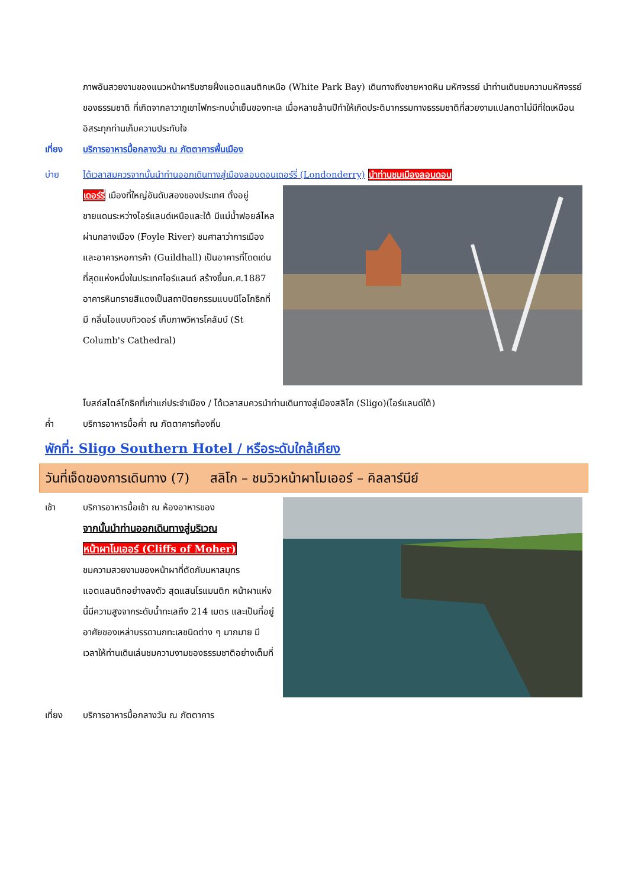ภาพอันสวยงามของแนวหน้าผาริมชายฝั่งแอตแลนติกเหนือ (White Park Bay) เดินทางถึงชายหาดหิน มหัศจรรย์ นำท่านเดินชมความมหัศจรรย์ของธรรมชาติ ที่เกิดจากลาวาภูเขาไฟกระทบน้ำเย็นของทะเล เมื่อหลายล้านปีทำให้เกิดประติมากรรมทางธรรมชาติที่สวยงามแปลกตาไม่มีที่ใดเหมือนอิสระทุกท่านเก็บความประทับใจ
เที่ยง บริการอาหารมื้อกลางวัน ณ ภัตตาคารพื้นเมือง
บ่าย ได้เวลาสมควรจากนั้นนำท่านออกเดินทางสู่เมืองลอนดอนเดอร์รี่ (Londonderry) นำท่านชมเมืองลอนดอน
เดอร์รี่ เมืองที่ใหญ่อันดับสองของประเทศ ตั้งอยู่ชายแดนระหว่างไอร์แลนด์เหนือและใต้ มีแม่น้ำฟอยล์ไหลผ่านกลางเมือง (Foyle River) ชมศาลาว่าการเมืองและอาคารหอการค้า (Guildhall) เป็นอาคารที่โดดเด่นที่สุดแห่งหนึ่งในประเทศไอร์แลนด์ สร้างขึ้นค.ศ.1887 อาคารหินทรายสีแดงเป็นสถาปัตยกรรมแบบนีโอโกธิกที่มี กลิ่นไอแบบทิวดอร์ เก็บภาพวิหารโคลัมบ์ (St Columb's Cathedral)
โบสถ์สไตล์โกธิคที่เก่าแก่ประจำเมือง / ได้เวลาสมควรนำท่านเดินทางสู่เมืองสลิโก (Sligo)(ไอร์แลนด์ใต้)
ค่ำ บริการอาหารมื้อค่ำ ณ ภัตตาคารท้องถิ่น
พักที่: Sligo Southern Hotel / หรือระดับใกล้เคียง
วันที่เจ็ดของการเดินทาง (7) สลิโก – ชมวิวหน้าผาโมเออร์ – คิลลาร์นีย์
เช้า บริการอาหารมื้อเช้า ณ ห้องอาหารของ
จากนั้นนำท่านออกเดินทางสู่บริเวณ
หน้าผาโมเออร์ (Cliffs of Moher)
ชมความสวยงามของหน้าผาที่ตัดกับมหาสมุทรแอตแลนติกอย่างลงตัว สุดแสนโรแมนติก หน้าผาแห่งนี้มีความสูงจากระดับน้ำทะเลถึง 214 เมตร และเป็นที่อยู่อาศัยของเหล่าบรรดานกทะเลชนิดต่าง ๆ มากมาย มีเวลาให้ท่านเดินเล่นชมความงามของธรรมชาติอย่างเต็มที่
เที่ยง บริการอาหารมื้อกลางวัน ณ ภัตตาคาร